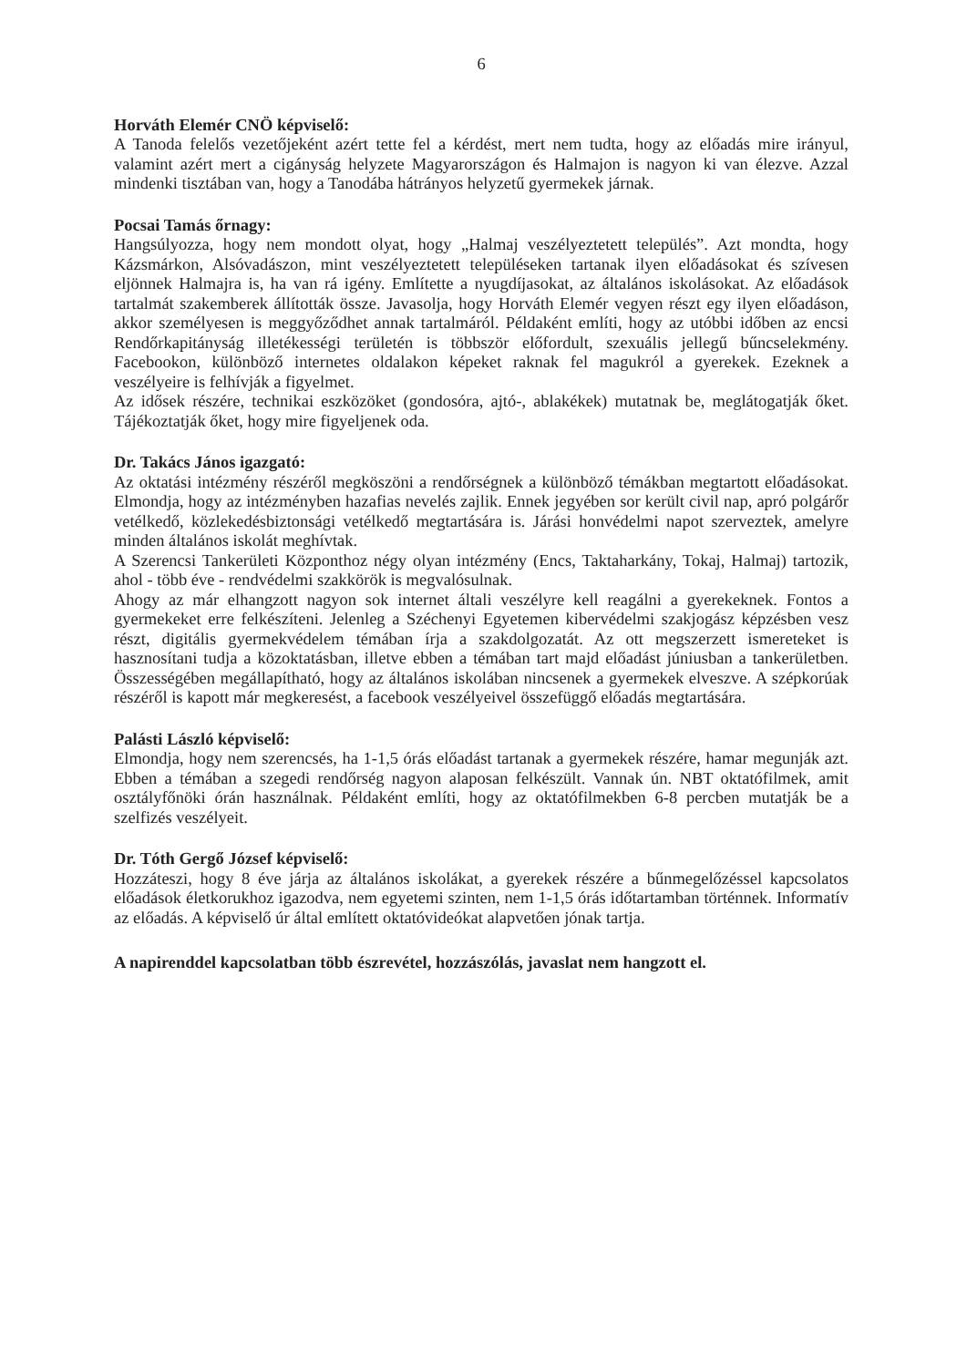6
Horváth Elemér CNÖ képviselő:
A Tanoda felelős vezetőjeként azért tette fel a kérdést, mert nem tudta, hogy az előadás mire irányul, valamint azért mert a cigányság helyzete Magyarországon és Halmajon is nagyon ki van élezve. Azzal mindenki tisztában van, hogy a Tanodába hátrányos helyzetű gyermekek járnak.
Pocsai Tamás őrnagy:
Hangsúlyozza, hogy nem mondott olyat, hogy „Halmaj veszélyeztetett település”. Azt mondta, hogy Kázsmárkon, Alsóvadászon, mint veszélyeztetett településeken tartanak ilyen előadásokat és szívesen eljönnek Halmajra is, ha van rá igény. Említette a nyugdíjasokat, az általános iskolásokat. Az előadások tartalmát szakemberek állították össze. Javasolja, hogy Horváth Elemér vegyen részt egy ilyen előadáson, akkor személyesen is meggyőződhet annak tartalmáról. Példaként említi, hogy az utóbbi időben az encsi Rendőrkapitányság illetékességi területén is többször előfordult, szexuális jellegű bűncselekmény. Facebookon, különböző internetes oldalakon képeket raknak fel magukról a gyerekek. Ezeknek a veszélyeire is felhívják a figyelmet.
Az idősek részére, technikai eszközöket (gondosóra, ajtó-, ablakékek) mutatnak be, meglátogatják őket. Tájékoztatják őket, hogy mire figyeljenek oda.
Dr. Takács János igazgató:
Az oktatási intézmény részéről megköszöni a rendőrségnek a különböző témákban megtartott előadásokat. Elmondja, hogy az intézményben hazafias nevelés zajlik. Ennek jegyében sor került civil nap, apró polgárőr vetélkedő, közlekedésbiztonsági vetélkedő megtartására is. Járási honvédelmi napot szerveztek, amelyre minden általános iskolát meghívtak.
A Szerencsi Tankerületi Központhoz négy olyan intézmény (Encs, Taktaharkány, Tokaj, Halmaj) tartozik, ahol - több éve - rendvédelmi szakkörök is megvalósulnak.
Ahogy az már elhangzott nagyon sok internet általi veszélyre kell reagálni a gyerekeknek. Fontos a gyermekeket erre felkészíteni. Jelenleg a Széchenyi Egyetemen kibervédelmi szakjogász képzésben vesz részt, digitális gyermekvédelem témában írja a szakdolgozatát. Az ott megszerzett ismereteket is hasznosítani tudja a közoktatásban, illetve ebben a témában tart majd előadást júniusban a tankerületben. Összességében megállapítható, hogy az általános iskolában nincsenek a gyermekek elveszve. A szépkorúak részéről is kapott már megkeresést, a facebook veszélyeivel összefüggő előadás megtartására.
Palásti László képviselő:
Elmondja, hogy nem szerencsés, ha 1-1,5 órás előadást tartanak a gyermekek részére, hamar megunják azt. Ebben a témában a szegedi rendőrség nagyon alaposan felkészült. Vannak ún. NBT oktatófilmek, amit osztályfőnöki órán használnak. Példaként említi, hogy az oktatófilmekben 6-8 percben mutatják be a szelfizés veszélyeit.
Dr. Tóth Gergő József képviselő:
Hozzáteszi, hogy 8 éve járja az általános iskolákat, a gyerekek részére a bűnmegelőzéssel kapcsolatos előadások életkorukhoz igazodva, nem egyetemi szinten, nem 1-1,5 órás időtartamban történnek. Informatív az előadás. A képviselő úr által említett oktatóvideókat alapvetően jónak tartja.
A napirenddel kapcsolatban több észrevétel, hozzászólás, javaslat nem hangzott el.